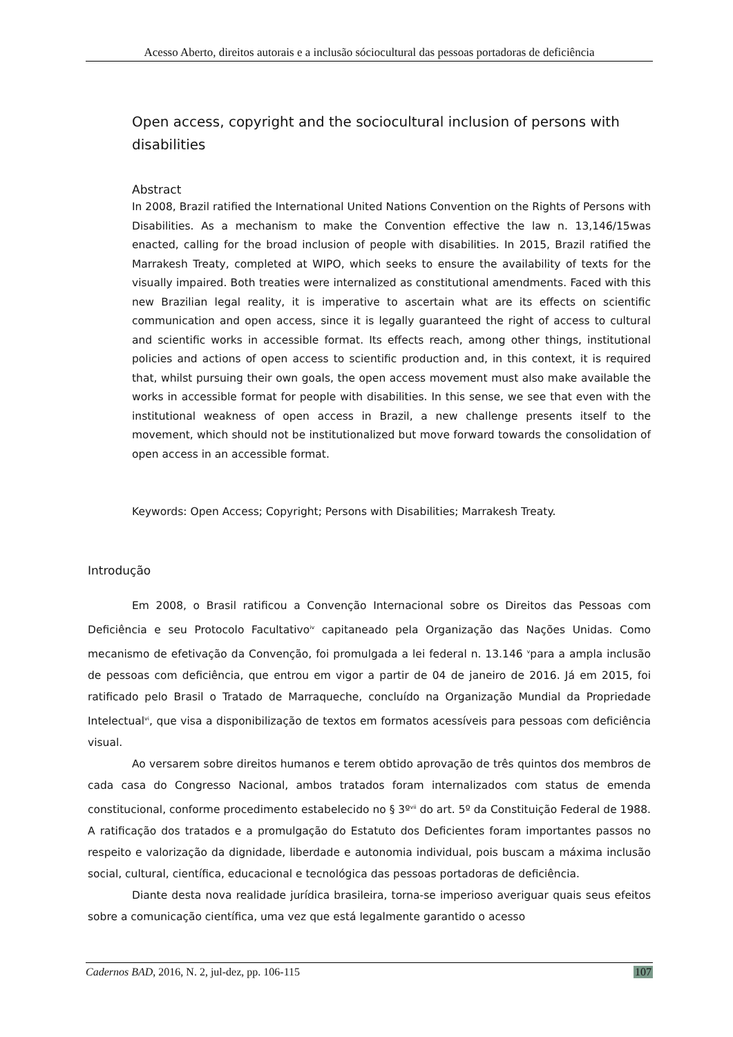Acesso Aberto, direitos autorais e a inclusão sóciocultural das pessoas portadoras de deficiência
Open access, copyright and the sociocultural inclusion of persons with disabilities
Abstract
In 2008, Brazil ratified the International United Nations Convention on the Rights of Persons with Disabilities. As a mechanism to make the Convention effective the law n. 13,146/15was enacted, calling for the broad inclusion of people with disabilities. In 2015, Brazil ratified the Marrakesh Treaty, completed at WIPO, which seeks to ensure the availability of texts for the visually impaired. Both treaties were internalized as constitutional amendments. Faced with this new Brazilian legal reality, it is imperative to ascertain what are its effects on scientific communication and open access, since it is legally guaranteed the right of access to cultural and scientific works in accessible format. Its effects reach, among other things, institutional policies and actions of open access to scientific production and, in this context, it is required that, whilst pursuing their own goals, the open access movement must also make available the works in accessible format for people with disabilities. In this sense, we see that even with the institutional weakness of open access in Brazil, a new challenge presents itself to the movement, which should not be institutionalized but move forward towards the consolidation of open access in an accessible format.
Keywords: Open Access; Copyright; Persons with Disabilities; Marrakesh Treaty.
Introdução
Em 2008, o Brasil ratificou a Convenção Internacional sobre os Direitos das Pessoas com Deficiência e seu Protocolo Facultativo<sup>iv</sup> capitaneado pela Organização das Nações Unidas. Como mecanismo de efetivação da Convenção, foi promulgada a lei federal n. 13.146 <sup>v</sup>para a ampla inclusão de pessoas com deficiência, que entrou em vigor a partir de 04 de janeiro de 2016. Já em 2015, foi ratificado pelo Brasil o Tratado de Marraqueche, concluído na Organização Mundial da Propriedade Intelectual<sup>vi</sup>, que visa a disponibilização de textos em formatos acessíveis para pessoas com deficiência visual.
Ao versarem sobre direitos humanos e terem obtido aprovação de três quintos dos membros de cada casa do Congresso Nacional, ambos tratados foram internalizados com status de emenda constitucional, conforme procedimento estabelecido no § 3º<sup>vii</sup> do art. 5º da Constituição Federal de 1988. A ratificação dos tratados e a promulgação do Estatuto dos Deficientes foram importantes passos no respeito e valorização da dignidade, liberdade e autonomia individual, pois buscam a máxima inclusão social, cultural, científica, educacional e tecnológica das pessoas portadoras de deficiência.
Diante desta nova realidade jurídica brasileira, torna-se imperioso averiguar quais seus efeitos sobre a comunicação científica, uma vez que está legalmente garantido o acesso
Cadernos BAD, 2016, N. 2, jul-dez, pp. 106-115 107